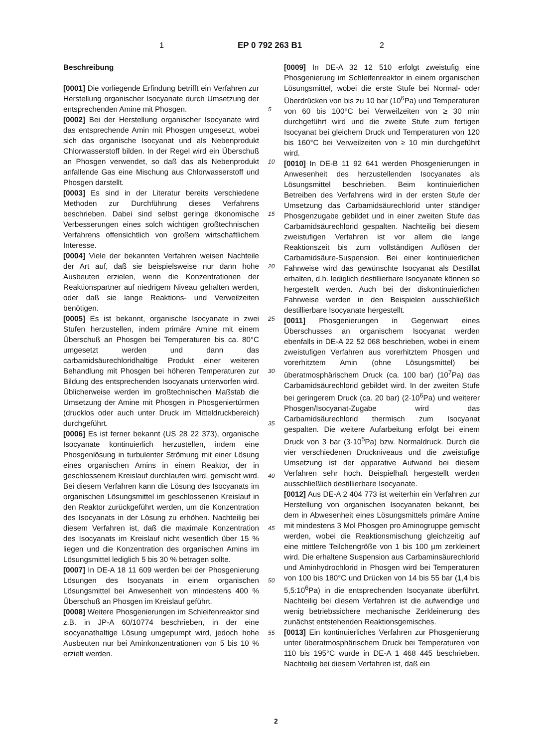1 EP 0 792 263 B1 2
Beschreibung
[0001] Die vorliegende Erfindung betrifft ein Verfahren zur Herstellung organischer Isocyanate durch Umsetzung der entsprechenden Amine mit Phosgen.
[0002] Bei der Herstellung organischer Isocyanate wird das entsprechende Amin mit Phosgen umgesetzt, wobei sich das organische Isocyanat und als Nebenprodukt Chlorwasserstoff bilden. In der Regel wird ein Überschuß an Phosgen verwendet, so daß das als Nebenprodukt anfallende Gas eine Mischung aus Chlorwasserstoff und Phosgen darstellt.
[0003] Es sind in der Literatur bereits verschiedene Methoden zur Durchführung dieses Verfahrens beschrieben. Dabei sind selbst geringe ökonomische Verbesserungen eines solch wichtigen großtechnischen Verfahrens offensichtlich von großem wirtschaftlichem Interesse.
[0004] Viele der bekannten Verfahren weisen Nachteile der Art auf, daß sie beispielsweise nur dann hohe Ausbeuten erzielen, wenn die Konzentrationen der Reaktionspartner auf niedrigem Niveau gehalten werden, oder daß sie lange Reaktions- und Verweilzeiten benötigen.
[0005] Es ist bekannt, organische Isocyanate in zwei Stufen herzustellen, indem primäre Amine mit einem Überschuß an Phosgen bei Temperaturen bis ca. 80°C umgesetzt werden und dann das carbamidsäurechloridhaltige Produkt einer weiteren Behandlung mit Phosgen bei höheren Temperaturen zur Bildung des entsprechenden Isocyanats unterworfen wird. Üblicherweise werden im großtechnischen Maßstab die Umsetzung der Amine mit Phosgen in Phosgeniertürmen (drucklos oder auch unter Druck im Mitteldruckbereich) durchgeführt.
[0006] Es ist ferner bekannt (US 28 22 373), organische Isocyanate kontinuierlich herzustellen, indem eine Phosgenlösung in turbulenter Strömung mit einer Lösung eines organischen Amins in einem Reaktor, der in geschlossenem Kreislauf durchlaufen wird, gemischt wird. Bei diesem Verfahren kann die Lösung des Isocyanats im organischen Lösungsmittel im geschlossenen Kreislauf in den Reaktor zurückgeführt werden, um die Konzentration des Isocyanats in der Lösung zu erhöhen. Nachteilig bei diesem Verfahren ist, daß die maximale Konzentration des Isocyanats im Kreislauf nicht wesentlich über 15 % liegen und die Konzentration des organischen Amins im Lösungsmittel lediglich 5 bis 30 % betragen sollte.
[0007] In DE-A 18 11 609 werden bei der Phosgenierung Lösungen des Isocyanats in einem organischen Lösungsmittel bei Anwesenheit von mindestens 400 % Überschuß an Phosgen im Kreislauf geführt.
[0008] Weitere Phosgenierungen im Schleifenreaktor sind z.B. in JP-A 60/10774 beschrieben, in der eine isocyanathaltige Lösung umgepumpt wird, jedoch hohe Ausbeuten nur bei Aminkonzentrationen von 5 bis 10 % erzielt werden.
[0009] In DE-A 32 12 510 erfolgt zweistufig eine Phosgenierung im Schleifenreaktor in einem organischen Lösungsmittel, wobei die erste Stufe bei Normal- oder Überdrücken von bis zu 10 bar (10<sup>6</sup>Pa) und Temperaturen von 60 bis 100°C bei Verweilzeiten von ≥ 30 min durchgeführt wird und die zweite Stufe zum fertigen Isocyanat bei gleichem Druck und Temperaturen von 120 bis 160°C bei Verweilzeiten von ≥ 10 min durchgeführt wird.
[0010] In DE-B 11 92 641 werden Phosgenierungen in Anwesenheit des herzustellenden Isocyanates als Lösungsmittel beschrieben. Beim kontinuierlichen Betreiben des Verfahrens wird in der ersten Stufe der Umsetzung das Carbamidsäurechlorid unter ständiger Phosgenzugabe gebildet und in einer zweiten Stufe das Carbamidsäurechlorid gespalten. Nachteilig bei diesem zweistufigen Verfahren ist vor allem die lange Reaktionszeit bis zum vollständigen Auflösen der Carbamidsäure-Suspension. Bei einer kontinuierlichen Fahrweise wird das gewünschte Isocyanat als Destillat erhalten, d.h. lediglich destillierbare Isocyanate können so hergestellt werden. Auch bei der diskontinuierlichen Fahrweise werden in den Beispielen ausschließlich destillierbare Isocyanate hergestellt.
[0011] Phosgenierungen in Gegenwart eines Überschusses an organischem Isocyanat werden ebenfalls in DE-A 22 52 068 beschrieben, wobei in einem zweistufigen Verfahren aus vorerhitztem Phosgen und vorerhitztem Amin (ohne Lösungsmittel) bei überatmosphärischem Druck (ca. 100 bar) (10<sup>7</sup>Pa) das Carbamidsäurechlorid gebildet wird. In der zweiten Stufe bei geringerem Druck (ca. 20 bar) (2·10<sup>6</sup>Pa) und weiterer Phosgen/Isocyanat-Zugabe wird das Carbamidsäurechlorid thermisch zum Isocyanat gespalten. Die weitere Aufarbeitung erfolgt bei einem Druck von 3 bar (3·10<sup>5</sup>Pa) bzw. Normaldruck. Durch die vier verschiedenen Druckniveaus und die zweistufige Umsetzung ist der apparative Aufwand bei diesem Verfahren sehr hoch. Beispielhaft hergestellt werden ausschließlich destillierbare Isocyanate.
[0012] Aus DE-A 2 404 773 ist weiterhin ein Verfahren zur Herstellung von organischen Isocyanaten bekannt, bei dem in Abwesenheit eines Lösungsmittels primäre Amine mit mindestens 3 Mol Phosgen pro Aminogruppe gemischt werden, wobei die Reaktionsmischung gleichzeitig auf eine mittlere Teilchengröße von 1 bis 100 µm zerkleinert wird. Die erhaltene Suspension aus Carbaminsäurechlorid und Aminhydrochlorid in Phosgen wird bei Temperaturen von 100 bis 180°C und Drücken von 14 bis 55 bar (1,4 bis 5,5:10<sup>6</sup>Pa) in die entsprechenden Isocyanate überführt. Nachteilig bei diesem Verfahren ist die aufwendige und wenig betriebssichere mechanische Zerkleinerung des zunächst entstehenden Reaktionsgemisches.
[0013] Ein kontinuierliches Verfahren zur Phosgenierung unter überatmosphärischem Druck bei Temperaturen von 110 bis 195°C wurde in DE-A 1 468 445 beschrieben. Nachteilig bei diesem Verfahren ist, daß ein
5
10
15
20
25
30
35
40
45
50
55
2